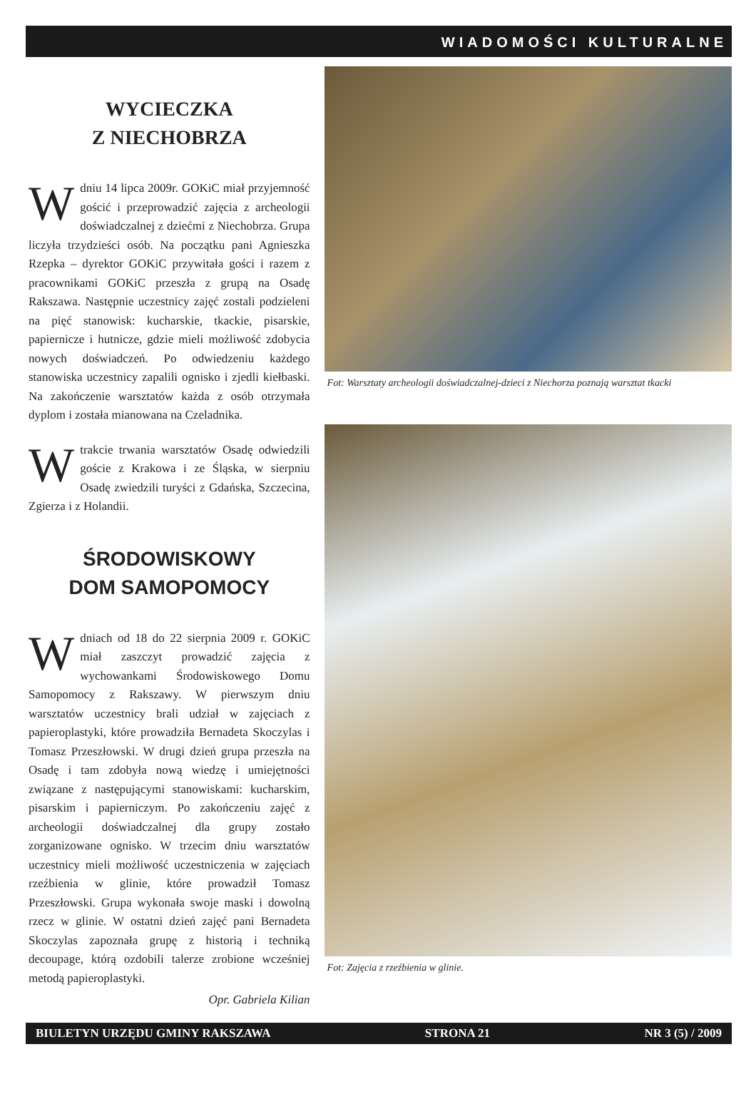WIADOMOŚCI KULTURALNE
WYCIECZKA
Z NIECHOBRZA
W dniu 14 lipca 2009r. GOKiC miał przyjemność gościć i przeprowadzić zajęcia z archeologii doświadczalnej z dziećmi z Niechobrza. Grupa liczyła trzydzieści osób. Na początku pani Agnieszka Rzepka – dyrektor GOKiC przywitała gości i razem z pracownikami GOKiC przeszła z grupą na Osadę Rakszawa. Następnie uczestnicy zajęć zostali podzieleni na pięć stanowisk: kucharskie, tkackie, pisarskie, papiernicze i hutnicze, gdzie mieli możliwość zdobycia nowych doświadczeń. Po odwiedzeniu każdego stanowiska uczestnicy zapalili ognisko i zjedli kiełbaski. Na zakończenie warsztatów każda z osób otrzymała dyplom i została mianowana na Czeladnika.
W trakcie trwania warsztatów Osadę odwiedzili goście z Krakowa i ze Śląska, w sierpniu Osadę zwiedzili turyści z Gdańska, Szczecina, Zgierza i z Holandii.
ŚRODOWISKOWY
DOM SAMOPOMOCY
W dniach od 18 do 22 sierpnia 2009 r. GOKiC miał zaszczyt prowadzić zajęcia z wychowankami Środowiskowego Domu Samopomocy z Rakszawy. W pierwszym dniu warsztatów uczestnicy brali udział w zajęciach z papieroplastyki, które prowadziła Bernadeta Skoczylas i Tomasz Przeszłowski. W drugi dzień grupa przeszła na Osadę i tam zdobyła nową wiedzę i umiejętności związane z następującymi stanowiskami: kucharskim, pisarskim i papierniczym. Po zakończeniu zajęć z archeologii doświadczalnej dla grupy zostało zorganizowane ognisko. W trzecim dniu warsztatów uczestnicy mieli możliwość uczestniczenia w zajęciach rzeźbienia w glinie, które prowadził Tomasz Przeszłowski. Grupa wykonała swoje maski i dowolną rzecz w glinie. W ostatni dzień zajęć pani Bernadeta Skoczylas zapoznała grupę z historią i techniką decoupage, którą ozdobili talerze zrobione wcześniej metodą papieroplastyki.
Opr. Gabriela Kilian
Fot: Warsztaty archeologii doświadczalnej-dzieci z Niechorza poznają warsztat tkacki
Fot: Zajęcia z rzeźbienia w glinie.
BIULETYN URZĘDU GMINY RAKSZAWA STRONA 21 NR 3 (5) / 2009